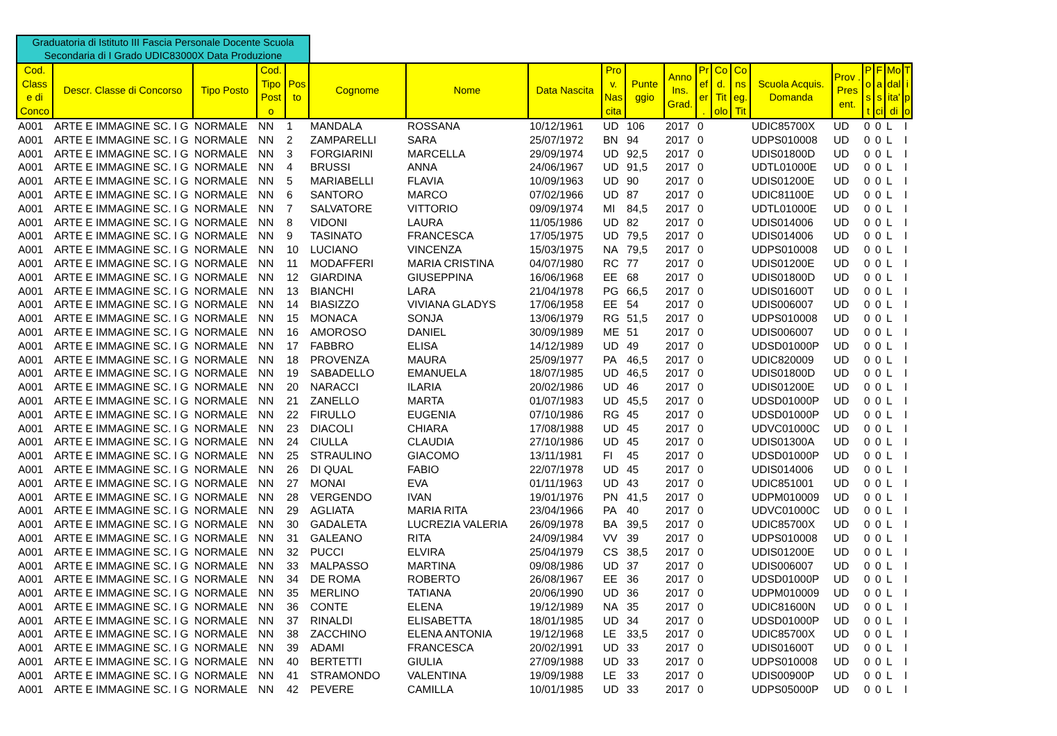Graduatoria di Istituto III Fascia Personale Docente Scuola Secondaria di I Grado UDIC83000X Data Produzione
| Cod. Class e di Conco | Descr. Classe di Concorso | Tipo Posto | Cod. Tipo Post o | Pos to | Cognome | Nome | Data Nascita | Pro v. Nas cita | Punte ggio | Anno Ins. Grad. | Pr ef er . | Co d. Tit olo | Co ns eg. Tit | Scuola Acquis. Domanda | Prov . Pres ent. | P o s t | F a s ci | Mo dal ita' di | T i p o |
| --- | --- | --- | --- | --- | --- | --- | --- | --- | --- | --- | --- | --- | --- | --- | --- | --- | --- | --- | --- |
| A001 | ARTE E IMMAGINE SC. I G | NORMALE | NN | 1 | MANDALA | ROSSANA | 10/12/1961 | UD | 106 | 2017 | 0 | | | UDIC85700X | UD | 0 | 0 | L | I |
| A001 | ARTE E IMMAGINE SC. I G | NORMALE | NN | 2 | ZAMPARELLI | SARA | 25/07/1972 | BN | 94 | 2017 | 0 | | | UDPS010008 | UD | 0 | 0 | L | I |
| A001 | ARTE E IMMAGINE SC. I G | NORMALE | NN | 3 | FORGIARINI | MARCELLA | 29/09/1974 | UD | 92,5 | 2017 | 0 | | | UDIS01800D | UD | 0 | 0 | L | I |
| A001 | ARTE E IMMAGINE SC. I G | NORMALE | NN | 4 | BRUSSI | ANNA | 24/06/1967 | UD | 91,5 | 2017 | 0 | | | UDTL01000E | UD | 0 | 0 | L | I |
| A001 | ARTE E IMMAGINE SC. I G | NORMALE | NN | 5 | MARIABELLI | FLAVIA | 10/09/1963 | UD | 90 | 2017 | 0 | | | UDIS01200E | UD | 0 | 0 | L | I |
| A001 | ARTE E IMMAGINE SC. I G | NORMALE | NN | 6 | SANTORO | MARCO | 07/02/1966 | UD | 87 | 2017 | 0 | | | UDIC81100E | UD | 0 | 0 | L | I |
| A001 | ARTE E IMMAGINE SC. I G | NORMALE | NN | 7 | SALVATORE | VITTORIO | 09/09/1974 | MI | 84,5 | 2017 | 0 | | | UDTL01000E | UD | 0 | 0 | L | I |
| A001 | ARTE E IMMAGINE SC. I G | NORMALE | NN | 8 | VIDONI | LAURA | 11/05/1986 | UD | 82 | 2017 | 0 | | | UDIS014006 | UD | 0 | 0 | L | I |
| A001 | ARTE E IMMAGINE SC. I G | NORMALE | NN | 9 | TASINATO | FRANCESCA | 17/05/1975 | UD | 79,5 | 2017 | 0 | | | UDIS014006 | UD | 0 | 0 | L | I |
| A001 | ARTE E IMMAGINE SC. I G | NORMALE | NN | 10 | LUCIANO | VINCENZA | 15/03/1975 | NA | 79,5 | 2017 | 0 | | | UDPS010008 | UD | 0 | 0 | L | I |
| A001 | ARTE E IMMAGINE SC. I G | NORMALE | NN | 11 | MODAFFERI | MARIA CRISTINA | 04/07/1980 | RC | 77 | 2017 | 0 | | | UDIS01200E | UD | 0 | 0 | L | I |
| A001 | ARTE E IMMAGINE SC. I G | NORMALE | NN | 12 | GIARDINA | GIUSEPPINA | 16/06/1968 | EE | 68 | 2017 | 0 | | | UDIS01800D | UD | 0 | 0 | L | I |
| A001 | ARTE E IMMAGINE SC. I G | NORMALE | NN | 13 | BIANCHI | LARA | 21/04/1978 | PG | 66,5 | 2017 | 0 | | | UDIS01600T | UD | 0 | 0 | L | I |
| A001 | ARTE E IMMAGINE SC. I G | NORMALE | NN | 14 | BIASIZZO | VIVIANA GLADYS | 17/06/1958 | EE | 54 | 2017 | 0 | | | UDIS006007 | UD | 0 | 0 | L | I |
| A001 | ARTE E IMMAGINE SC. I G | NORMALE | NN | 15 | MONACA | SONJA | 13/06/1979 | RG | 51,5 | 2017 | 0 | | | UDPS010008 | UD | 0 | 0 | L | I |
| A001 | ARTE E IMMAGINE SC. I G | NORMALE | NN | 16 | AMOROSO | DANIEL | 30/09/1989 | ME | 51 | 2017 | 0 | | | UDIS006007 | UD | 0 | 0 | L | I |
| A001 | ARTE E IMMAGINE SC. I G | NORMALE | NN | 17 | FABBRO | ELISA | 14/12/1989 | UD | 49 | 2017 | 0 | | | UDSD01000P | UD | 0 | 0 | L | I |
| A001 | ARTE E IMMAGINE SC. I G | NORMALE | NN | 18 | PROVENZA | MAURA | 25/09/1977 | PA | 46,5 | 2017 | 0 | | | UDIC820009 | UD | 0 | 0 | L | I |
| A001 | ARTE E IMMAGINE SC. I G | NORMALE | NN | 19 | SABADELLO | EMANUELA | 18/07/1985 | UD | 46,5 | 2017 | 0 | | | UDIS01800D | UD | 0 | 0 | L | I |
| A001 | ARTE E IMMAGINE SC. I G | NORMALE | NN | 20 | NARACCI | ILARIA | 20/02/1986 | UD | 46 | 2017 | 0 | | | UDIS01200E | UD | 0 | 0 | L | I |
| A001 | ARTE E IMMAGINE SC. I G | NORMALE | NN | 21 | ZANELLO | MARTA | 01/07/1983 | UD | 45,5 | 2017 | 0 | | | UDSD01000P | UD | 0 | 0 | L | I |
| A001 | ARTE E IMMAGINE SC. I G | NORMALE | NN | 22 | FIRULLO | EUGENIA | 07/10/1986 | RG | 45 | 2017 | 0 | | | UDSD01000P | UD | 0 | 0 | L | I |
| A001 | ARTE E IMMAGINE SC. I G | NORMALE | NN | 23 | DIACOLI | CHIARA | 17/08/1988 | UD | 45 | 2017 | 0 | | | UDVC01000C | UD | 0 | 0 | L | I |
| A001 | ARTE E IMMAGINE SC. I G | NORMALE | NN | 24 | CIULLA | CLAUDIA | 27/10/1986 | UD | 45 | 2017 | 0 | | | UDIS01300A | UD | 0 | 0 | L | I |
| A001 | ARTE E IMMAGINE SC. I G | NORMALE | NN | 25 | STRAULINO | GIACOMO | 13/11/1981 | FI | 45 | 2017 | 0 | | | UDSD01000P | UD | 0 | 0 | L | I |
| A001 | ARTE E IMMAGINE SC. I G | NORMALE | NN | 26 | DI QUAL | FABIO | 22/07/1978 | UD | 45 | 2017 | 0 | | | UDIS014006 | UD | 0 | 0 | L | I |
| A001 | ARTE E IMMAGINE SC. I G | NORMALE | NN | 27 | MONAI | EVA | 01/11/1963 | UD | 43 | 2017 | 0 | | | UDIC851001 | UD | 0 | 0 | L | I |
| A001 | ARTE E IMMAGINE SC. I G | NORMALE | NN | 28 | VERGENDO | IVAN | 19/01/1976 | PN | 41,5 | 2017 | 0 | | | UDPM010009 | UD | 0 | 0 | L | I |
| A001 | ARTE E IMMAGINE SC. I G | NORMALE | NN | 29 | AGLIATA | MARIA RITA | 23/04/1966 | PA | 40 | 2017 | 0 | | | UDVC01000C | UD | 0 | 0 | L | I |
| A001 | ARTE E IMMAGINE SC. I G | NORMALE | NN | 30 | GADALETA | LUCREZIA VALERIA | 26/09/1978 | BA | 39,5 | 2017 | 0 | | | UDIC85700X | UD | 0 | 0 | L | I |
| A001 | ARTE E IMMAGINE SC. I G | NORMALE | NN | 31 | GALEANO | RITA | 24/09/1984 | VV | 39 | 2017 | 0 | | | UDPS010008 | UD | 0 | 0 | L | I |
| A001 | ARTE E IMMAGINE SC. I G | NORMALE | NN | 32 | PUCCI | ELVIRA | 25/04/1979 | CS | 38,5 | 2017 | 0 | | | UDIS01200E | UD | 0 | 0 | L | I |
| A001 | ARTE E IMMAGINE SC. I G | NORMALE | NN | 33 | MALPASSO | MARTINA | 09/08/1986 | UD | 37 | 2017 | 0 | | | UDIS006007 | UD | 0 | 0 | L | I |
| A001 | ARTE E IMMAGINE SC. I G | NORMALE | NN | 34 | DE ROMA | ROBERTO | 26/08/1967 | EE | 36 | 2017 | 0 | | | UDSD01000P | UD | 0 | 0 | L | I |
| A001 | ARTE E IMMAGINE SC. I G | NORMALE | NN | 35 | MERLINO | TATIANA | 20/06/1990 | UD | 36 | 2017 | 0 | | | UDPM010009 | UD | 0 | 0 | L | I |
| A001 | ARTE E IMMAGINE SC. I G | NORMALE | NN | 36 | CONTE | ELENA | 19/12/1989 | NA | 35 | 2017 | 0 | | | UDIC81600N | UD | 0 | 0 | L | I |
| A001 | ARTE E IMMAGINE SC. I G | NORMALE | NN | 37 | RINALDI | ELISABETTA | 18/01/1985 | UD | 34 | 2017 | 0 | | | UDSD01000P | UD | 0 | 0 | L | I |
| A001 | ARTE E IMMAGINE SC. I G | NORMALE | NN | 38 | ZACCHINO | ELENA ANTONIA | 19/12/1968 | LE | 33,5 | 2017 | 0 | | | UDIC85700X | UD | 0 | 0 | L | I |
| A001 | ARTE E IMMAGINE SC. I G | NORMALE | NN | 39 | ADAMI | FRANCESCA | 20/02/1991 | UD | 33 | 2017 | 0 | | | UDIS01600T | UD | 0 | 0 | L | I |
| A001 | ARTE E IMMAGINE SC. I G | NORMALE | NN | 40 | BERTETTI | GIULIA | 27/09/1988 | UD | 33 | 2017 | 0 | | | UDPS010008 | UD | 0 | 0 | L | I |
| A001 | ARTE E IMMAGINE SC. I G | NORMALE | NN | 41 | STRAMONDO | VALENTINA | 19/09/1988 | LE | 33 | 2017 | 0 | | | UDIS00900P | UD | 0 | 0 | L | I |
| A001 | ARTE E IMMAGINE SC. I G | NORMALE | NN | 42 | PEVERE | CAMILLA | 10/01/1985 | UD | 33 | 2017 | 0 | | | UDPS05000P | UD | 0 | 0 | L | I |